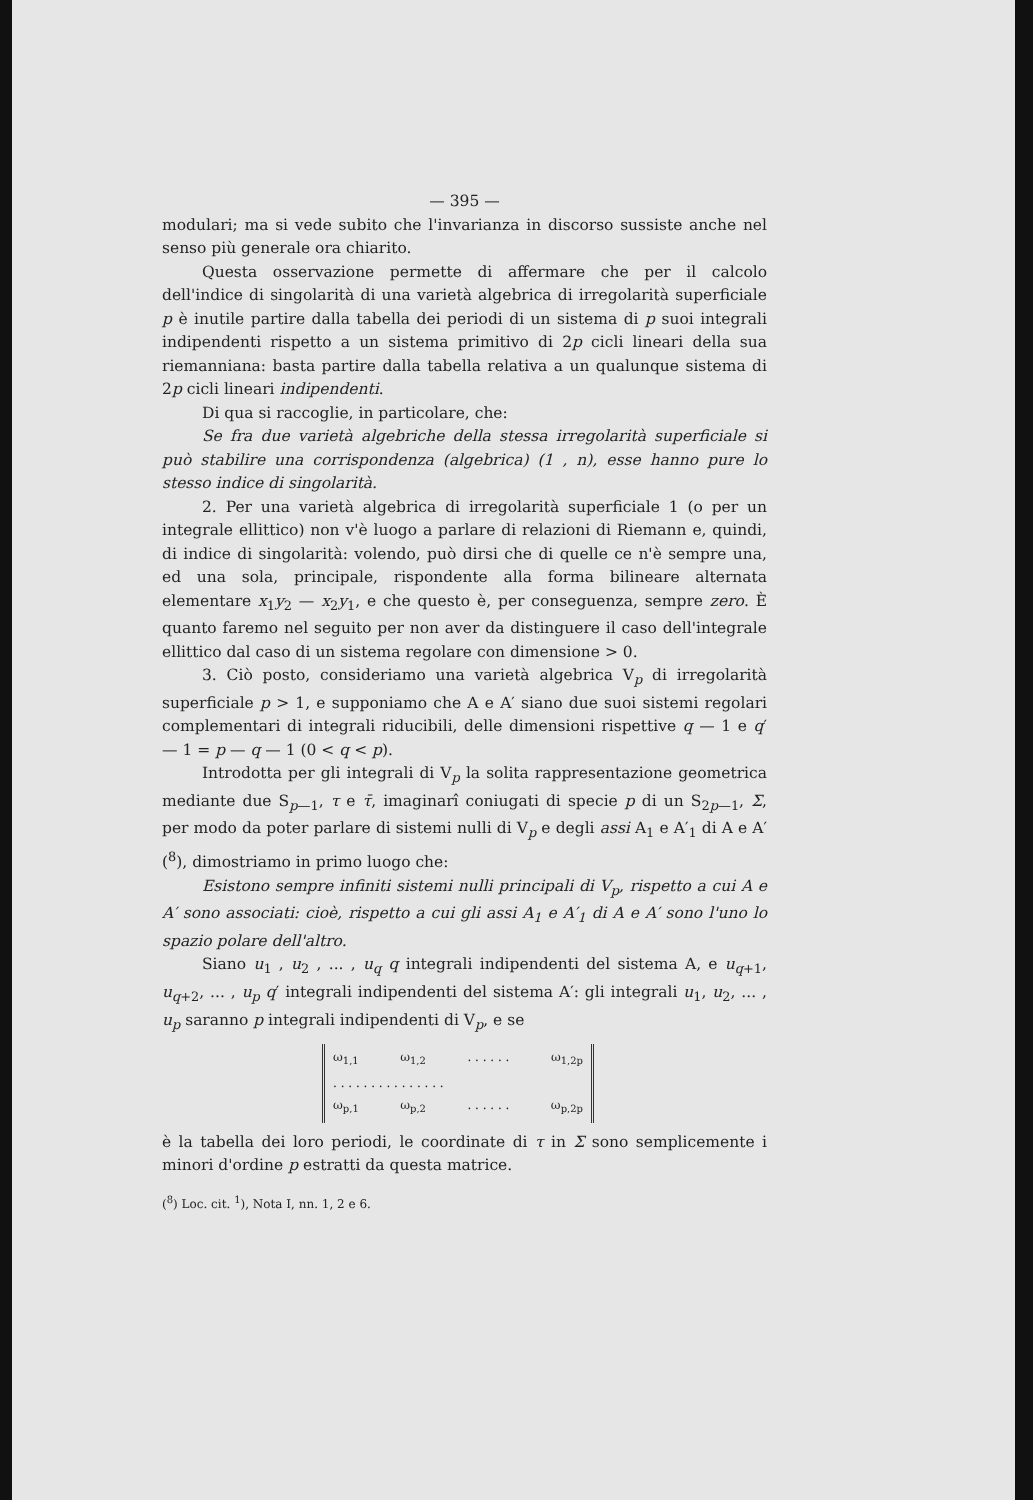— 395 —
modulari; ma si vede subito che l'invarianza in discorso sussiste anche nel senso più generale ora chiarito.
Questa osservazione permette di affermare che per il calcolo dell'indice di singolarità di una varietà algebrica di irregolarità superficiale p è inutile partire dalla tabella dei periodi di un sistema di p suoi integrali indipendenti rispetto a un sistema primitivo di 2p cicli lineari della sua riemanniana: basta partire dalla tabella relativa a un qualunque sistema di 2p cicli lineari indipendenti.
Di qua si raccoglie, in particolare, che:
Se fra due varietà algebriche della stessa irregolarità superficiale si può stabilire una corrispondenza (algebrica) (1 , n), esse hanno pure lo stesso indice di singolarità.
2. Per una varietà algebrica di irregolarità superficiale 1 (o per un integrale ellittico) non v'è luogo a parlare di relazioni di Riemann e, quindi, di indice di singolarità: volendo, può dirsi che di quelle ce n'è sempre una, ed una sola, principale, rispondente alla forma bilineare alternata elementare x<sub>1</sub>y<sub>2</sub> — x<sub>2</sub>y<sub>1</sub>, e che questo è, per conseguenza, sempre zero. È quanto faremo nel seguito per non aver da distinguere il caso dell'integrale ellittico dal caso di un sistema regolare con dimensione > 0.
3. Ciò posto, consideriamo una varietà algebrica V<sub>p</sub> di irregolarità superficiale p > 1, e supponiamo che A e A′ siano due suoi sistemi regolari complementari di integrali riducibili, delle dimensioni rispettive q — 1 e q′ — 1 = p — q — 1 (0 < q < p).
Introdotta per gli integrali di V<sub>p</sub> la solita rappresentazione geometrica mediante due S<sub>p—1</sub>, τ e τ̄, imaginarî coniugati di specie p di un S<sub>2p—1</sub>, Σ, per modo da poter parlare di sistemi nulli di V<sub>p</sub> e degli assi A<sub>1</sub> e A′<sub>1</sub> di A e A′ (<sup>8</sup>), dimostriamo in primo luogo che:
Esistono sempre infiniti sistemi nulli principali di V<sub>p</sub>, rispetto a cui A e A′ sono associati: cioè, rispetto a cui gli assi A<sub>1</sub> e A′<sub>1</sub> di A e A′ sono l'uno lo spazio polare dell'altro.
Siano u<sub>1</sub> , u<sub>2</sub> , ... , u<sub>q</sub> q integrali indipendenti del sistema A, e u<sub>q+1</sub>, u<sub>q+2</sub>, ... , u<sub>p</sub> q′ integrali indipendenti del sistema A′: gli integrali u<sub>1</sub>, u<sub>2</sub>, ... , u<sub>p</sub> saranno p integrali indipendenti di V<sub>p</sub>, e se
ω<sub>1,1</sub> ω<sub>1,2</sub> . . . . . . ω<sub>1,2p</sub>
. . . . . . . . . . . . . . .
ω<sub>p,1</sub> ω<sub>p,2</sub> . . . . . . ω<sub>p,2p</sub>
è la tabella dei loro periodi, le coordinate di τ in Σ sono semplicemente i minori d'ordine p estratti da questa matrice.
(<sup>8</sup>) Loc. cit. <sup>1</sup>), Nota I, nn. 1, 2 e 6.